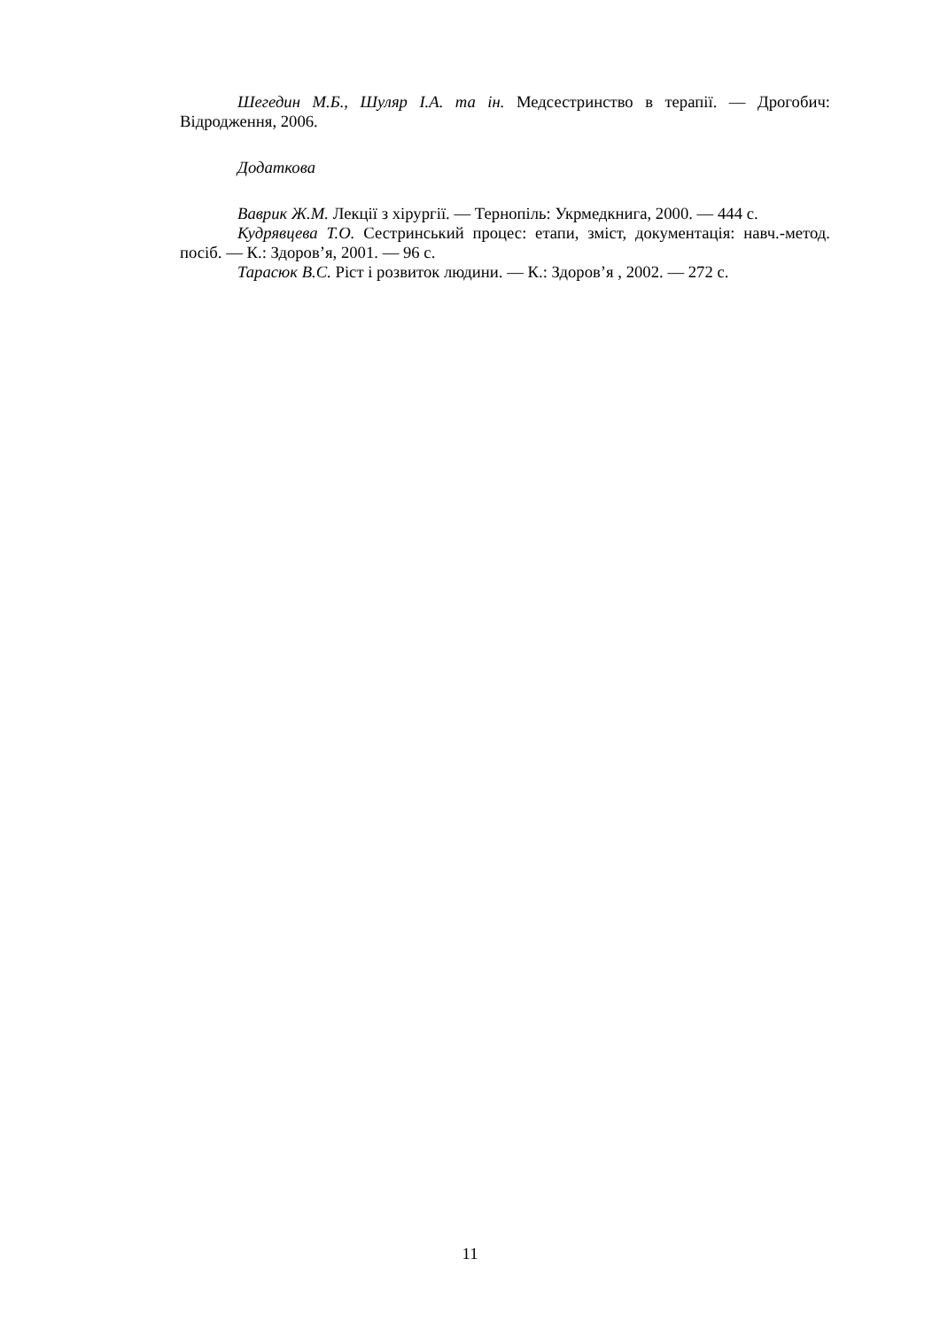Шегедин М.Б., Шуляр І.А. та ін. Медсестринство в терапії. — Дрогобич: Відродження, 2006.
Додаткова
Ваврик Ж.М. Лекції з хірургії. — Тернопіль: Укрмедкнига, 2000. — 444 с.
Кудрявцева Т.О. Сестринський процес: етапи, зміст, документація: навч.-метод. посіб. — К.: Здоров’я, 2001. — 96 с.
Тарасюк В.С. Ріст і розвиток людини. — К.: Здоров’я , 2002. — 272 с.
11